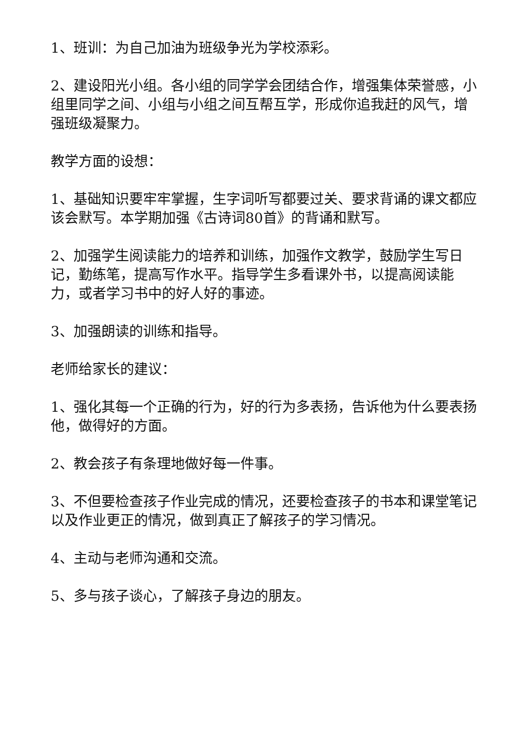1、班训：为自己加油为班级争光为学校添彩。
2、建设阳光小组。各小组的同学学会团结合作，增强集体荣誉感，小组里同学之间、小组与小组之间互帮互学，形成你追我赶的风气，增强班级凝聚力。
教学方面的设想：
1、基础知识要牢牢掌握，生字词听写都要过关、要求背诵的课文都应该会默写。本学期加强《古诗词80首》的背诵和默写。
2、加强学生阅读能力的培养和训练，加强作文教学，鼓励学生写日记，勤练笔，提高写作水平。指导学生多看课外书，以提高阅读能力，或者学习书中的好人好的事迹。
3、加强朗读的训练和指导。
老师给家长的建议：
1、强化其每一个正确的行为，好的行为多表扬，告诉他为什么要表扬他，做得好的方面。
2、教会孩子有条理地做好每一件事。
3、不但要检查孩子作业完成的情况，还要检查孩子的书本和课堂笔记以及作业更正的情况，做到真正了解孩子的学习情况。
4、主动与老师沟通和交流。
5、多与孩子谈心，了解孩子身边的朋友。